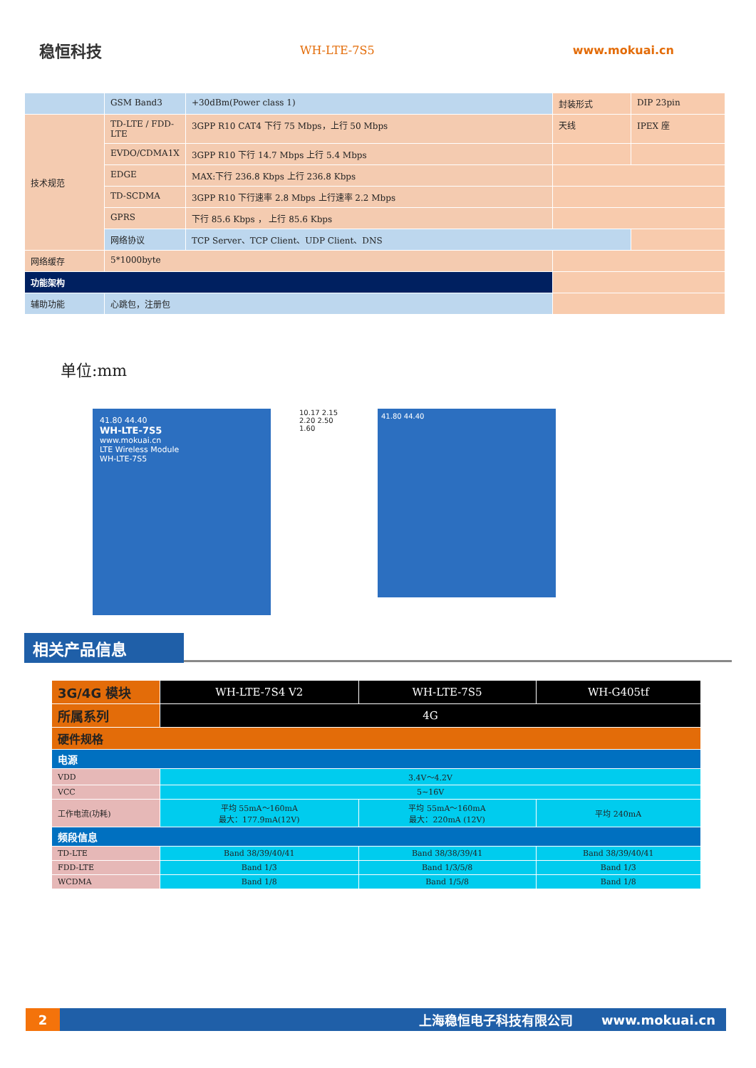稳恒科技
WH-LTE-7S5 www.mokuai.cn
| | GSM Band3 | +30dBm(Power class 1) | 封装形式 | DIP 23pin |
| 技术规范 | TD-LTE / FDD-LTE | 3GPP R10 CAT4 下行 75 Mbps，上行 50 Mbps | 天线 | IPEX 座 |
| | EVDO/CDMA1X | 3GPP R10 下行 14.7 Mbps 上行 5.4 Mbps | | |
| | EDGE | MAX:下行 236.8 Kbps 上行 236.8 Kbps | | |
| | TD-SCDMA | 3GPP R10 下行速率 2.8 Mbps 上行速率 2.2 Mbps | | |
| | GPRS | 下行 85.6 Kbps ， 上行 85.6 Kbps | | |
| | 网络协议 | TCP Server、TCP Client、UDP Client、DNS | | |
| 网络缓存 | 5*1000byte | | | |
| 功能架构 | | | | |
| 辅助功能 | 心跳包，注册包 | | | |
单位:mm
41.80 44.40
WH-LTE-7S5
www.mokuai.cn
LTE Wireless Module
WH-LTE-7S5
10.17 2.15
2.20 2.50 1.60
41.80 44.40
相关产品信息
| 3G/4G 模块 | WH-LTE-7S4 V2 | WH-LTE-7S5 | WH-G405tf |
| 所属系列 | 4G | | |
| 硬件规格 | | | |
| 电源 | | | |
| VDD | 3.4V～4.2V | | |
| VCC | 5~16V | | |
| 工作电流(功耗) | 平均 55mA～160mA 最大：177.9mA(12V) | 平均 55mA～160mA 最大：220mA (12V) | 平均 240mA |
| 频段信息 | | | |
| TD-LTE | Band 38/39/40/41 | Band 38/38/39/41 | Band 38/39/40/41 |
| FDD-LTE | Band 1/3 | Band 1/3/5/8 | Band 1/3 |
| WCDMA | Band 1/8 | Band 1/5/8 | Band 1/8 |
2
上海稳恒电子科技有限公司 www.mokuai.cn